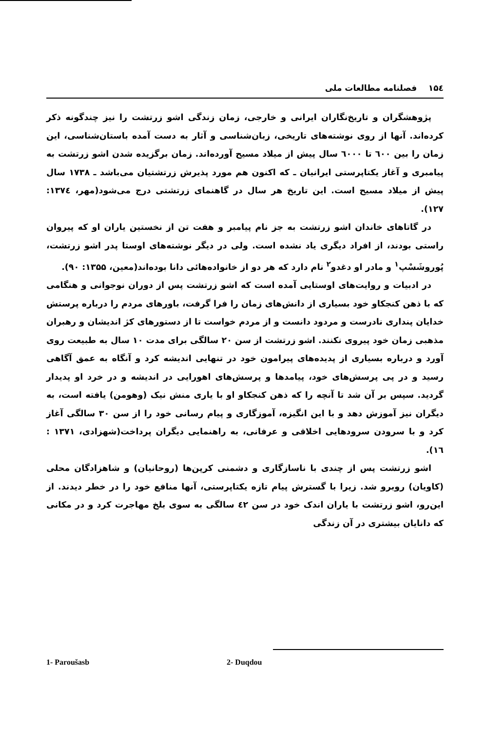۱۵٤ فصلنامه مطالعات ملی
پژوهشگران و تاریخ‌نگاران ایرانی و خارجی، زمان زندگی اشو زرتشت را نیز چندگونه ذکر کرده‌اند. آنها از روی نوشته‌های تاریخی، زبان‌شناسی و آثار به دست آمده باستان‌شناسی، این زمان را بین ٦٠٠ تا ٦٠٠٠ سال پیش از میلاد مسیح آورده‌اند. زمان برگزیده شدن اشو زرتشت به پیامبری و آغاز یکتاپرستی ایرانیان ـ که اکنون هم مورد پذیرش زرتشتیان می‌باشد ـ ۱۷۳۸ سال پیش از میلاد مسیح است. این تاریخ هر سال در گاهنمای زرتشتی درج می‌شود(مهر، ۱۳۷٤: ۱۲۷).
در گاتاهای خاندان اشو زرتشت به جز نام پیامبر و هفت تن از نخستین یاران او که پیروان راستی بودند، از افراد دیگری یاد نشده است. ولی در دیگر نوشته‌های اوستا پدر اشو زرتشت، پُوروشَسْپ<sup>۱</sup> و مادر او دغدو<sup>۲</sup> نام دارد که هر دو از خانواده‌هائی دانا بوده‌اند(معین، ۱۳۵۵: ۹۰).
در ادبیات و روایت‌های اوستایی آمده است که اشو زرتشت پس از دوران نوجوانی و هنگامی که با ذهن کنجکاو خود بسیاری از دانش‌های زمان را فرا گرفت، باورهای مردم را درباره پرستش خدایان پنداری نادرست و مردود دانست و از مردم خواست تا از دستورهای کژ اندیشان و رهبران مذهبی زمان خود پیروی نکنند. اشو زرتشت از سن ۲۰ سالگی برای مدت ۱۰ سال به طبیعت روی آورد و درباره بسیاری از پدیده‌های پیرامون خود در تنهایی اندیشه کرد و آنگاه به عمق آگاهی رسید و در پی پرسش‌های خود، پیامدها و پرسش‌های اهورایی در اندیشه و در خرد او پدیدار گردید. سپس بر آن شد تا آنچه را که ذهن کنجکاو او با یاری منش نیک (وهومن) یافته است، به دیگران نیز آموزش دهد و با این انگیزه، آموزگاری و پیام رسانی خود را از سن ۳۰ سالگی آغاز کرد و با سرودن سرودهایی اخلاقی و عرفانی، به راهنمایی دیگران پرداخت(شهزادی، ۱۳۷۱ : ۱٦).
اشو زرتشت پس از چندی با ناسازگاری و دشمنی کرپن‌ها (روحانیان) و شاهزادگان محلی (کاویان) روبرو شد. زیرا با گسترش پیام تازه یکتاپرستی، آنها منافع خود را در خطر دیدند. از این‌رو، اشو زرتشت با یاران اندک خود در سن ٤۲ سالگی به سوی بلخ مهاجرت کرد و در مکانی که دانایان بیشتری در آن زندگی
1- Paroušasb 2- Duqdou